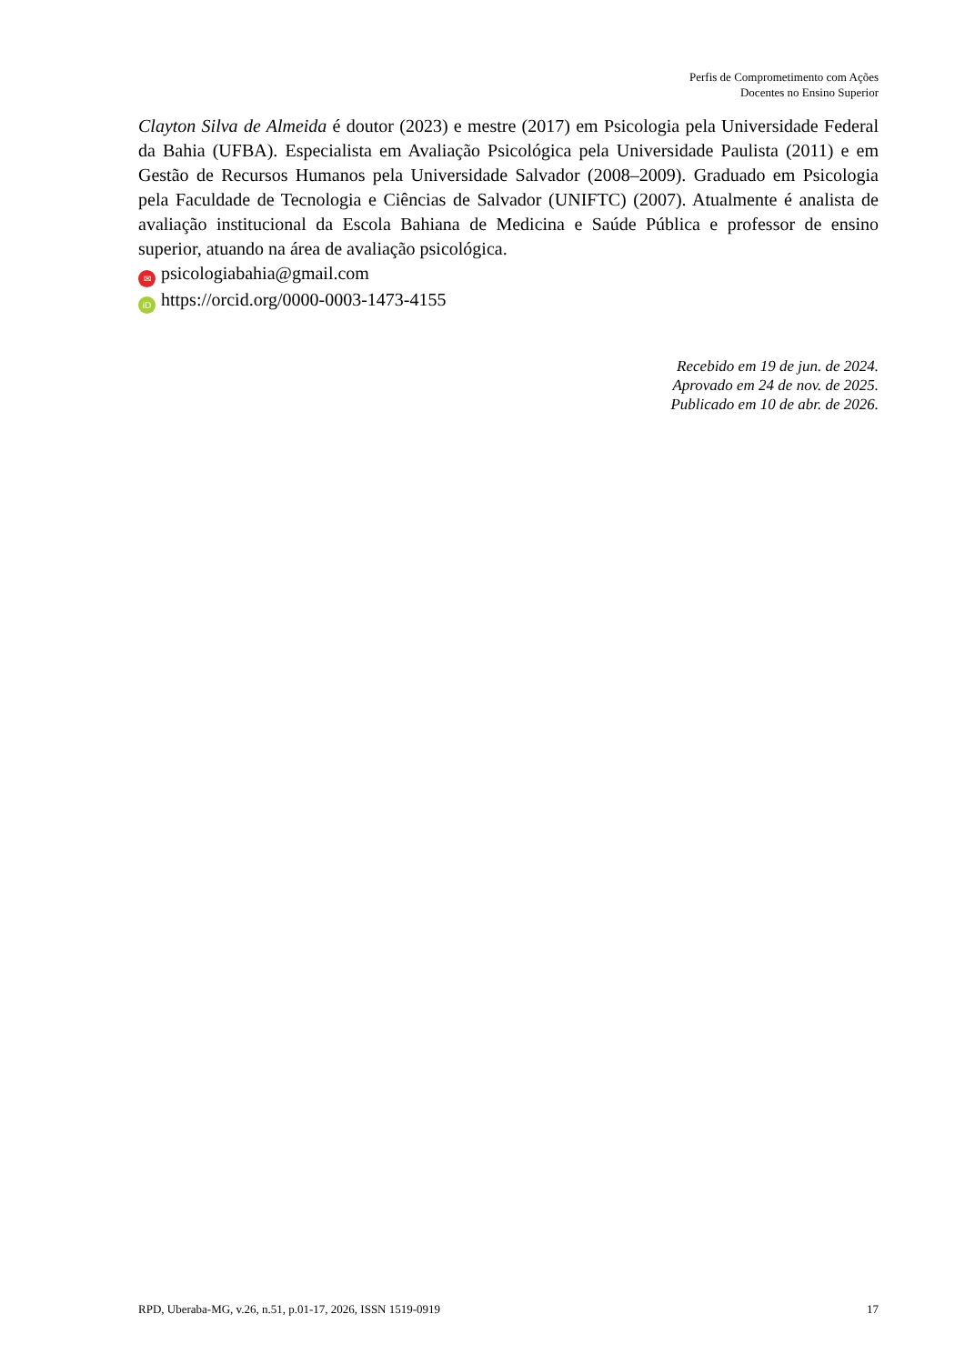Perfis de Comprometimento com Ações
Docentes no Ensino Superior
Clayton Silva de Almeida é doutor (2023) e mestre (2017) em Psicologia pela Universidade Federal da Bahia (UFBA). Especialista em Avaliação Psicológica pela Universidade Paulista (2011) e em Gestão de Recursos Humanos pela Universidade Salvador (2008–2009). Graduado em Psicologia pela Faculdade de Tecnologia e Ciências de Salvador (UNIFTC) (2007). Atualmente é analista de avaliação institucional da Escola Bahiana de Medicina e Saúde Pública e professor de ensino superior, atuando na área de avaliação psicológica.
✉ psicologiabahia@gmail.com
iD https://orcid.org/0000-0003-1473-4155
Recebido em 19 de jun. de 2024.
Aprovado em 24 de nov. de 2025.
Publicado em 10 de abr. de 2026.
RPD, Uberaba-MG, v.26, n.51, p.01-17, 2026, ISSN 1519-0919 17